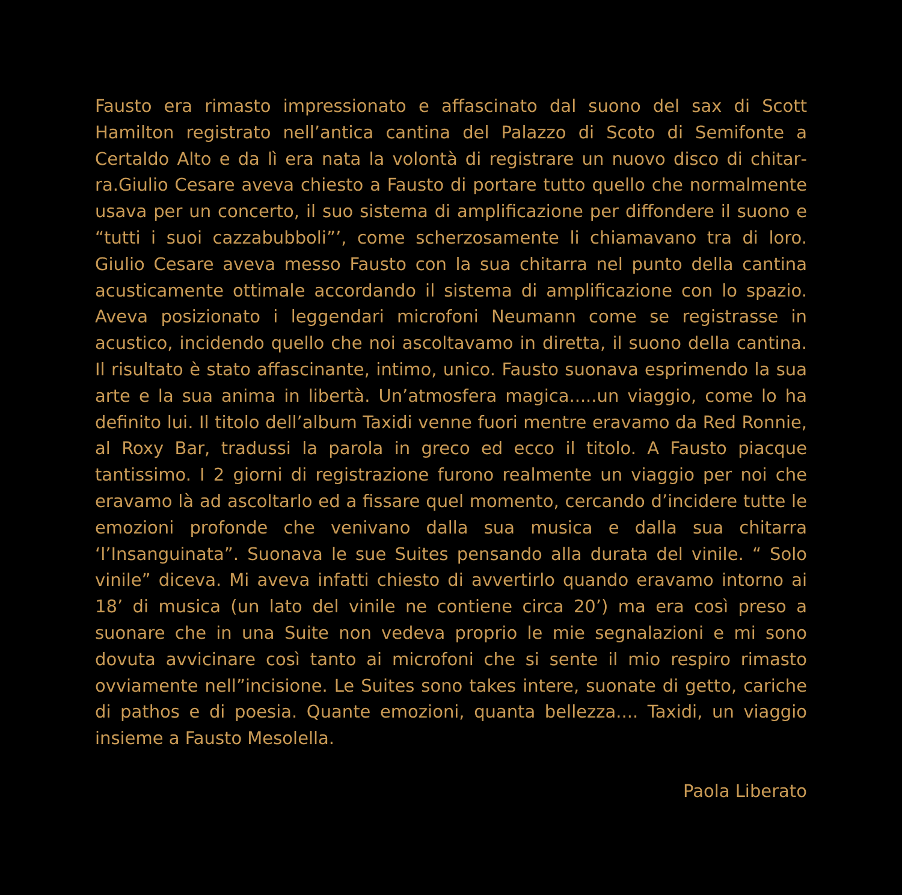Fausto era rimasto impressionato e affascinato dal suono del sax di Scott Hamilton registrato nell’antica cantina del Palazzo di Scoto di Semifonte a Certaldo Alto e da lì era nata la volontà di registrare un nuovo disco di chitar­ra.Giulio Cesare aveva chiesto a Fausto di portare tutto quello che normal­mente usava per un concerto, il suo sistema di amplificazione per diffondere il suono e “tutti i suoi cazzabubboli”’, come scherzosamente li chiamavano tra di loro. Giulio Cesare aveva messo Fausto con la sua chitarra nel punto della cantina acusticamente ottimale accordando il sistema di amplificazione con lo spazio. Aveva posizionato i leggendari microfoni Neumann come se registrasse in acustico, incidendo quello che noi ascoltavamo in diretta, il suono della cantina. Il risultato è stato affascinante, intimo, unico. Fausto suonava esprimendo la sua arte e la sua anima in libertà. Un’atmosfera magica.....un viaggio, come lo ha definito lui. Il titolo dell’album Taxidi venne fuori mentre eravamo da Red Ronnie, al Roxy Bar, tradussi la parola in greco ed ecco il titolo. A Fausto piacque tantissimo. I 2 giorni di registrazione fu­rono realmente un viaggio per noi che eravamo là ad ascoltarlo ed a fissare quel momento, cercando d’incidere tutte le emozioni profonde che venivano dalla sua musica e dalla sua chitarra ‘l’Insanguinata”. Suonava le sue Suites pensando alla durata del vinile. “ Solo vinile” diceva. Mi aveva infatti chiesto di avvertirlo quando eravamo intorno ai 18’ di musica (un lato del vinile ne contiene circa 20’) ma era così preso a suonare che in una Suite non vedeva proprio le mie segnalazioni e mi sono dovuta avvicinare così tanto ai micro­foni che si sente il mio respiro rimasto ovviamente nell”incisione. Le Suites sono takes intere, suonate di getto, cariche di pathos e di poesia. Quante emozioni, quanta bellezza.... Taxidi, un viaggio insieme a Fausto Mesolella.
Paola Liberato